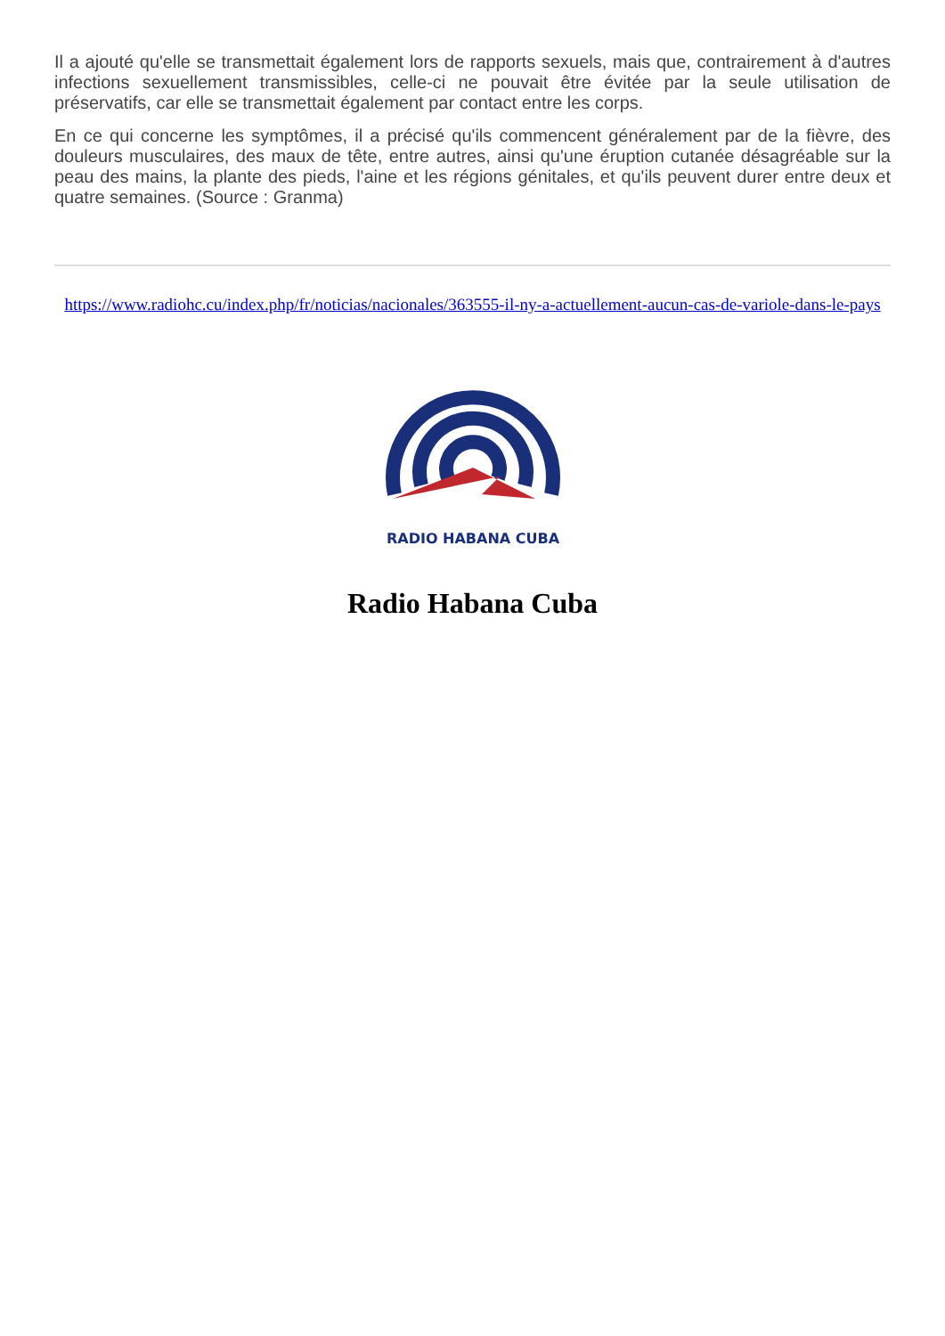Il a ajouté qu'elle se transmettait également lors de rapports sexuels, mais que, contrairement à d'autres infections sexuellement transmissibles, celle-ci ne pouvait être évitée par la seule utilisation de préservatifs, car elle se transmettait également par contact entre les corps.
En ce qui concerne les symptômes, il a précisé qu'ils commencent généralement par de la fièvre, des douleurs musculaires, des maux de tête, entre autres, ainsi qu'une éruption cutanée désagréable sur la peau des mains, la plante des pieds, l'aine et les régions génitales, et qu'ils peuvent durer entre deux et quatre semaines. (Source : Granma)
https://www.radiohc.cu/index.php/fr/noticias/nacionales/363555-il-ny-a-actuellement-aucun-cas-de-variole-dans-le-pays
RADIO HABANA CUBA
Radio Habana Cuba